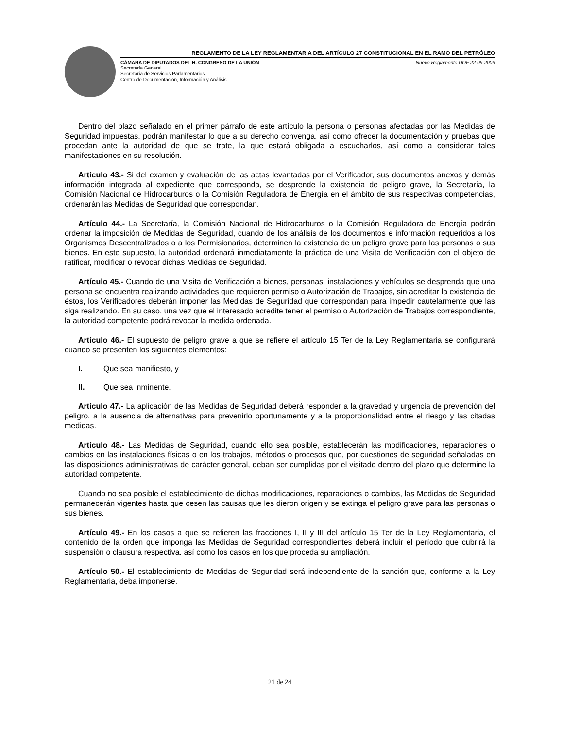REGLAMENTO DE LA LEY REGLAMENTARIA DEL ARTÍCULO 27 CONSTITUCIONAL EN EL RAMO DEL PETRÓLEO
CÁMARA DE DIPUTADOS DEL H. CONGRESO DE LA UNIÓN Nuevo Reglamento DOF 22-09-2009
Secretaría General
Secretaría de Servicios Parlamentarios
Centro de Documentación, Información y Análisis
Dentro del plazo señalado en el primer párrafo de este artículo la persona o personas afectadas por las Medidas de Seguridad impuestas, podrán manifestar lo que a su derecho convenga, así como ofrecer la documentación y pruebas que procedan ante la autoridad de que se trate, la que estará obligada a escucharlos, así como a considerar tales manifestaciones en su resolución.
Artículo 43.- Si del examen y evaluación de las actas levantadas por el Verificador, sus documentos anexos y demás información integrada al expediente que corresponda, se desprende la existencia de peligro grave, la Secretaría, la Comisión Nacional de Hidrocarburos o la Comisión Reguladora de Energía en el ámbito de sus respectivas competencias, ordenarán las Medidas de Seguridad que correspondan.
Artículo 44.- La Secretaría, la Comisión Nacional de Hidrocarburos o la Comisión Reguladora de Energía podrán ordenar la imposición de Medidas de Seguridad, cuando de los análisis de los documentos e información requeridos a los Organismos Descentralizados o a los Permisionarios, determinen la existencia de un peligro grave para las personas o sus bienes. En este supuesto, la autoridad ordenará inmediatamente la práctica de una Visita de Verificación con el objeto de ratificar, modificar o revocar dichas Medidas de Seguridad.
Artículo 45.- Cuando de una Visita de Verificación a bienes, personas, instalaciones y vehículos se desprenda que una persona se encuentra realizando actividades que requieren permiso o Autorización de Trabajos, sin acreditar la existencia de éstos, los Verificadores deberán imponer las Medidas de Seguridad que correspondan para impedir cautelarmente que las siga realizando. En su caso, una vez que el interesado acredite tener el permiso o Autorización de Trabajos correspondiente, la autoridad competente podrá revocar la medida ordenada.
Artículo 46.- El supuesto de peligro grave a que se refiere el artículo 15 Ter de la Ley Reglamentaria se configurará cuando se presenten los siguientes elementos:
I. Que sea manifiesto, y
II. Que sea inminente.
Artículo 47.- La aplicación de las Medidas de Seguridad deberá responder a la gravedad y urgencia de prevención del peligro, a la ausencia de alternativas para prevenirlo oportunamente y a la proporcionalidad entre el riesgo y las citadas medidas.
Artículo 48.- Las Medidas de Seguridad, cuando ello sea posible, establecerán las modificaciones, reparaciones o cambios en las instalaciones físicas o en los trabajos, métodos o procesos que, por cuestiones de seguridad señaladas en las disposiciones administrativas de carácter general, deban ser cumplidas por el visitado dentro del plazo que determine la autoridad competente.
Cuando no sea posible el establecimiento de dichas modificaciones, reparaciones o cambios, las Medidas de Seguridad permanecerán vigentes hasta que cesen las causas que les dieron origen y se extinga el peligro grave para las personas o sus bienes.
Artículo 49.- En los casos a que se refieren las fracciones I, II y III del artículo 15 Ter de la Ley Reglamentaria, el contenido de la orden que imponga las Medidas de Seguridad correspondientes deberá incluir el período que cubrirá la suspensión o clausura respectiva, así como los casos en los que proceda su ampliación.
Artículo 50.- El establecimiento de Medidas de Seguridad será independiente de la sanción que, conforme a la Ley Reglamentaria, deba imponerse.
21 de 24